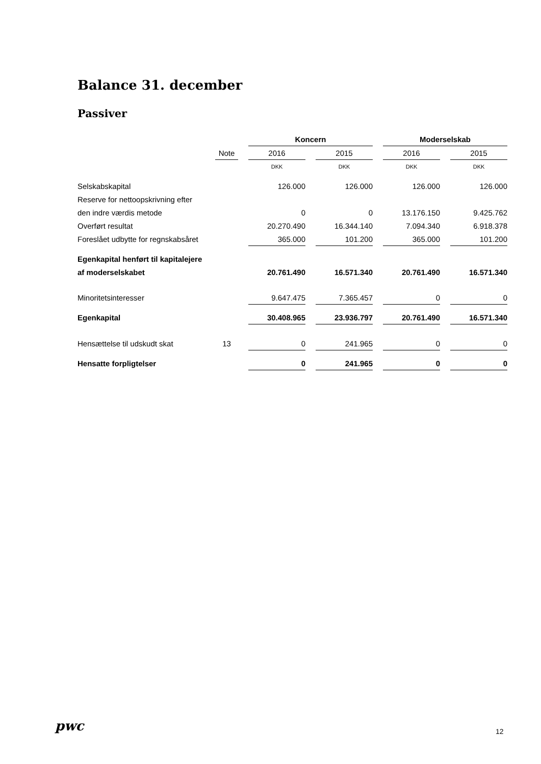Balance 31. december
Passiver
| | | Koncern | | Moderselskab | |
| --- | --- | --- | --- | --- | --- |
| | Note | 2016 | 2015 | 2016 | 2015 |
| | | DKK | DKK | DKK | DKK |
| Selskabskapital | | 126.000 | 126.000 | 126.000 | 126.000 |
| Reserve for nettoopskrivning efter | | | | | |
| den indre værdis metode | | 0 | 0 | 13.176.150 | 9.425.762 |
| Overført resultat | | 20.270.490 | 16.344.140 | 7.094.340 | 6.918.378 |
| Foreslået udbytte for regnskabsåret | | 365.000 | 101.200 | 365.000 | 101.200 |
| Egenkapital henført til kapitalejere | | | | | |
| af moderselskabet | | 20.761.490 | 16.571.340 | 20.761.490 | 16.571.340 |
| Minoritetsinteresser | | 9.647.475 | 7.365.457 | 0 | 0 |
| Egenkapital | | 30.408.965 | 23.936.797 | 20.761.490 | 16.571.340 |
| Hensættelse til udskudt skat | 13 | 0 | 241.965 | 0 | 0 |
| Hensatte forpligtelser | | 0 | 241.965 | 0 | 0 |
pwc 12